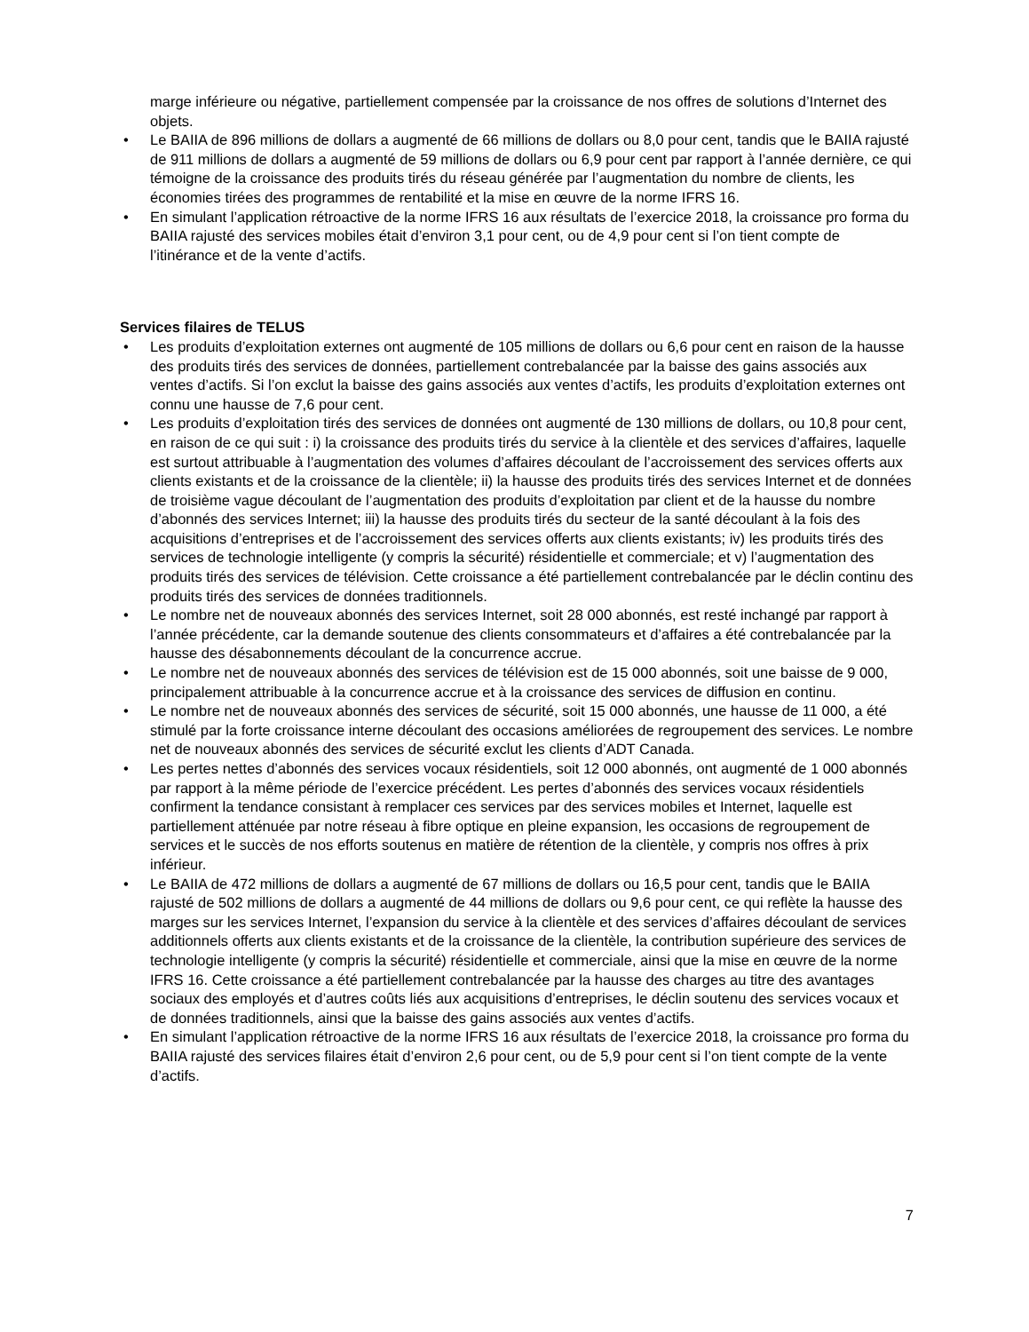marge inférieure ou négative, partiellement compensée par la croissance de nos offres de solutions d’Internet des objets.
• Le BAIIA de 896 millions de dollars a augmenté de 66 millions de dollars ou 8,0 pour cent, tandis que le BAIIA rajusté de 911 millions de dollars a augmenté de 59 millions de dollars ou 6,9 pour cent par rapport à l’année dernière, ce qui témoigne de la croissance des produits tirés du réseau générée par l’augmentation du nombre de clients, les économies tirées des programmes de rentabilité et la mise en œuvre de la norme IFRS 16.
• En simulant l’application rétroactive de la norme IFRS 16 aux résultats de l’exercice 2018, la croissance pro forma du BAIIA rajusté des services mobiles était d’environ 3,1 pour cent, ou de 4,9 pour cent si l’on tient compte de l’itinérance et de la vente d’actifs.
Services filaires de TELUS
• Les produits d’exploitation externes ont augmenté de 105 millions de dollars ou 6,6 pour cent en raison de la hausse des produits tirés des services de données, partiellement contrebalancée par la baisse des gains associés aux ventes d’actifs. Si l’on exclut la baisse des gains associés aux ventes d’actifs, les produits d’exploitation externes ont connu une hausse de 7,6 pour cent.
• Les produits d’exploitation tirés des services de données ont augmenté de 130 millions de dollars, ou 10,8 pour cent, en raison de ce qui suit : i) la croissance des produits tirés du service à la clientèle et des services d’affaires, laquelle est surtout attribuable à l’augmentation des volumes d’affaires découlant de l’accroissement des services offerts aux clients existants et de la croissance de la clientèle; ii) la hausse des produits tirés des services Internet et de données de troisième vague découlant de l’augmentation des produits d’exploitation par client et de la hausse du nombre d’abonnés des services Internet; iii) la hausse des produits tirés du secteur de la santé découlant à la fois des acquisitions d’entreprises et de l’accroissement des services offerts aux clients existants; iv) les produits tirés des services de technologie intelligente (y compris la sécurité) résidentielle et commerciale; et v) l’augmentation des produits tirés des services de télévision. Cette croissance a été partiellement contrebalancée par le déclin continu des produits tirés des services de données traditionnels.
• Le nombre net de nouveaux abonnés des services Internet, soit 28 000 abonnés, est resté inchangé par rapport à l’année précédente, car la demande soutenue des clients consommateurs et d’affaires a été contrebalancée par la hausse des désabonnements découlant de la concurrence accrue.
• Le nombre net de nouveaux abonnés des services de télévision est de 15 000 abonnés, soit une baisse de 9 000, principalement attribuable à la concurrence accrue et à la croissance des services de diffusion en continu.
• Le nombre net de nouveaux abonnés des services de sécurité, soit 15 000 abonnés, une hausse de 11 000, a été stimulé par la forte croissance interne découlant des occasions améliorées de regroupement des services. Le nombre net de nouveaux abonnés des services de sécurité exclut les clients d’ADT Canada.
• Les pertes nettes d’abonnés des services vocaux résidentiels, soit 12 000 abonnés, ont augmenté de 1 000 abonnés par rapport à la même période de l’exercice précédent. Les pertes d’abonnés des services vocaux résidentiels confirment la tendance consistant à remplacer ces services par des services mobiles et Internet, laquelle est partiellement atténuée par notre réseau à fibre optique en pleine expansion, les occasions de regroupement de services et le succès de nos efforts soutenus en matière de rétention de la clientèle, y compris nos offres à prix inférieur.
• Le BAIIA de 472 millions de dollars a augmenté de 67 millions de dollars ou 16,5 pour cent, tandis que le BAIIA rajusté de 502 millions de dollars a augmenté de 44 millions de dollars ou 9,6 pour cent, ce qui reflète la hausse des marges sur les services Internet, l’expansion du service à la clientèle et des services d’affaires découlant de services additionnels offerts aux clients existants et de la croissance de la clientèle, la contribution supérieure des services de technologie intelligente (y compris la sécurité) résidentielle et commerciale, ainsi que la mise en œuvre de la norme IFRS 16. Cette croissance a été partiellement contrebalancée par la hausse des charges au titre des avantages sociaux des employés et d’autres coûts liés aux acquisitions d’entreprises, le déclin soutenu des services vocaux et de données traditionnels, ainsi que la baisse des gains associés aux ventes d’actifs.
• En simulant l’application rétroactive de la norme IFRS 16 aux résultats de l’exercice 2018, la croissance pro forma du BAIIA rajusté des services filaires était d’environ 2,6 pour cent, ou de 5,9 pour cent si l’on tient compte de la vente d’actifs.
7